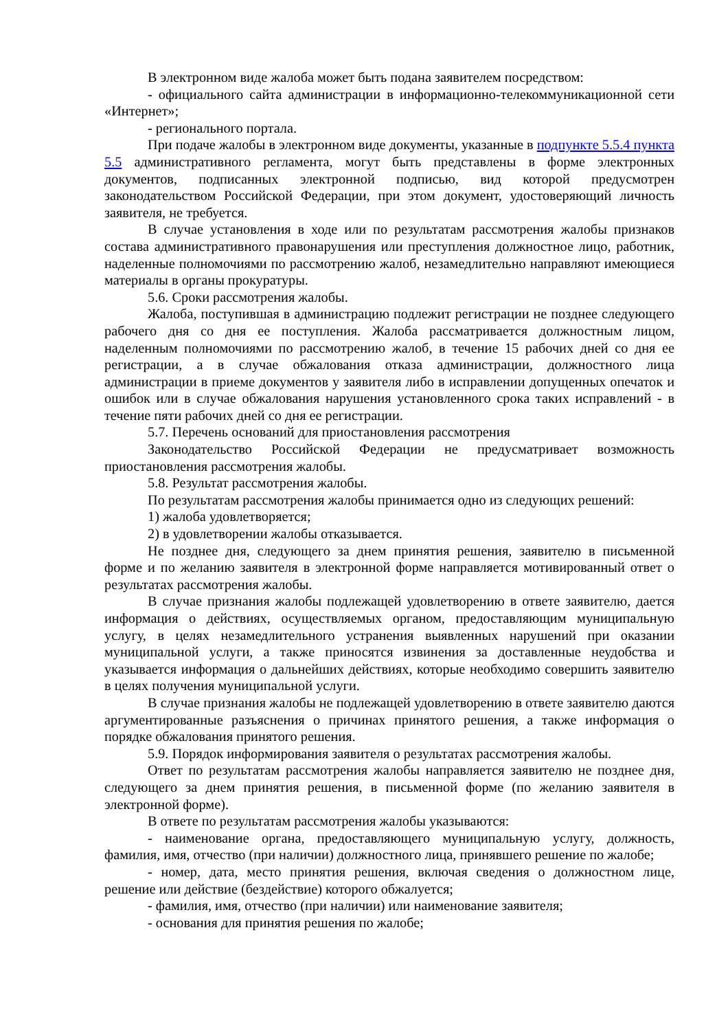В электронном виде жалоба может быть подана заявителем посредством:
- официального сайта администрации в информационно-телекоммуникационной сети «Интернет»;
- регионального портала.
При подаче жалобы в электронном виде документы, указанные в подпункте 5.5.4 пункта 5.5 административного регламента, могут быть представлены в форме электронных документов, подписанных электронной подписью, вид которой предусмотрен законодательством Российской Федерации, при этом документ, удостоверяющий личность заявителя, не требуется.
В случае установления в ходе или по результатам рассмотрения жалобы признаков состава административного правонарушения или преступления должностное лицо, работник, наделенные полномочиями по рассмотрению жалоб, незамедлительно направляют имеющиеся материалы в органы прокуратуры.
5.6. Сроки рассмотрения жалобы.
Жалоба, поступившая в администрацию подлежит регистрации не позднее следующего рабочего дня со дня ее поступления. Жалоба рассматривается должностным лицом, наделенным полномочиями по рассмотрению жалоб, в течение 15 рабочих дней со дня ее регистрации, а в случае обжалования отказа администрации, должностного лица администрации в приеме документов у заявителя либо в исправлении допущенных опечаток и ошибок или в случае обжалования нарушения установленного срока таких исправлений - в течение пяти рабочих дней со дня ее регистрации.
5.7. Перечень оснований для приостановления рассмотрения
Законодательство Российской Федерации не предусматривает возможность приостановления рассмотрения жалобы.
5.8. Результат рассмотрения жалобы.
По результатам рассмотрения жалобы принимается одно из следующих решений:
1) жалоба удовлетворяется;
2) в удовлетворении жалобы отказывается.
Не позднее дня, следующего за днем принятия решения, заявителю в письменной форме и по желанию заявителя в электронной форме направляется мотивированный ответ о результатах рассмотрения жалобы.
В случае признания жалобы подлежащей удовлетворению в ответе заявителю, дается информация о действиях, осуществляемых органом, предоставляющим муниципальную услугу, в целях незамедлительного устранения выявленных нарушений при оказании муниципальной услуги, а также приносятся извинения за доставленные неудобства и указывается информация о дальнейших действиях, которые необходимо совершить заявителю в целях получения муниципальной услуги.
В случае признания жалобы не подлежащей удовлетворению в ответе заявителю даются аргументированные разъяснения о причинах принятого решения, а также информация о порядке обжалования принятого решения.
5.9. Порядок информирования заявителя о результатах рассмотрения жалобы.
Ответ по результатам рассмотрения жалобы направляется заявителю не позднее дня, следующего за днем принятия решения, в письменной форме (по желанию заявителя в электронной форме).
В ответе по результатам рассмотрения жалобы указываются:
- наименование органа, предоставляющего муниципальную услугу, должность, фамилия, имя, отчество (при наличии) должностного лица, принявшего решение по жалобе;
- номер, дата, место принятия решения, включая сведения о должностном лице, решение или действие (бездействие) которого обжалуется;
- фамилия, имя, отчество (при наличии) или наименование заявителя;
- основания для принятия решения по жалобе;